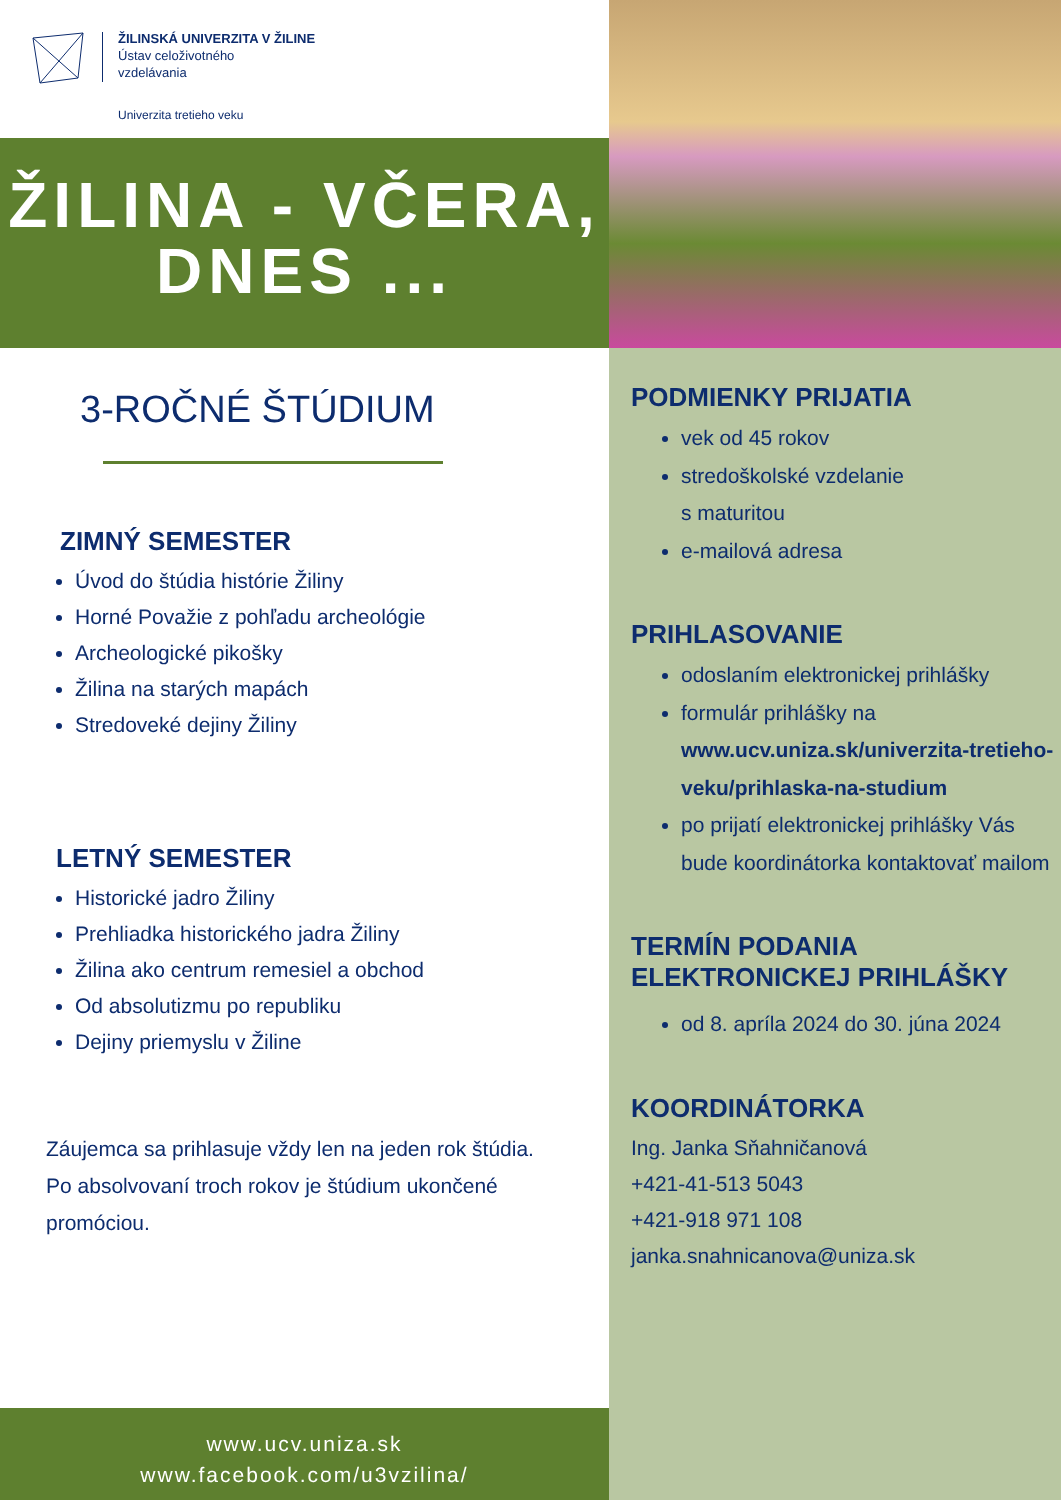ŽILINSKÁ UNIVERZITA V ŽILINE
Ústav celoživotného
vzdelávania
Univerzita tretieho veku
ŽILINA - VČERA,
DNES ...
3-ROČNÉ ŠTÚDIUM
ZIMNÝ SEMESTER
Úvod do štúdia histórie Žiliny
Horné Považie z pohľadu archeológie
Archeologické pikošky
Žilina na starých mapách
Stredoveké dejiny Žiliny
LETNÝ SEMESTER
Historické jadro Žiliny
Prehliadka historického jadra Žiliny
Žilina ako centrum remesiel a obchod
Od absolutizmu po republiku
Dejiny priemyslu v Žiline
Záujemca sa prihlasuje vždy len na jeden rok štúdia.
Po absolvovaní troch rokov je štúdium ukončené
promóciou.
www.ucv.uniza.sk
www.facebook.com/u3vzilina/
PODMIENKY PRIJATIA
vek od 45 rokov
stredoškolské vzdelanie
s maturitou
e-mailová adresa
PRIHLASOVANIE
odoslaním elektronickej prihlášky
formulár prihlášky na www.ucv.uniza.sk/univerzita-tretieho-veku/prihlaska-na-studium
po prijatí elektronickej prihlášky Vás bude koordinátorka kontaktovať mailom
TERMÍN PODANIA
ELEKTRONICKEJ PRIHLÁŠKY
od 8. apríla 2024 do 30. júna 2024
KOORDINÁTORKA
Ing. Janka Sňahničanová
+421-41-513 5043
+421-918 971 108
janka.snahnicanova@uniza.sk